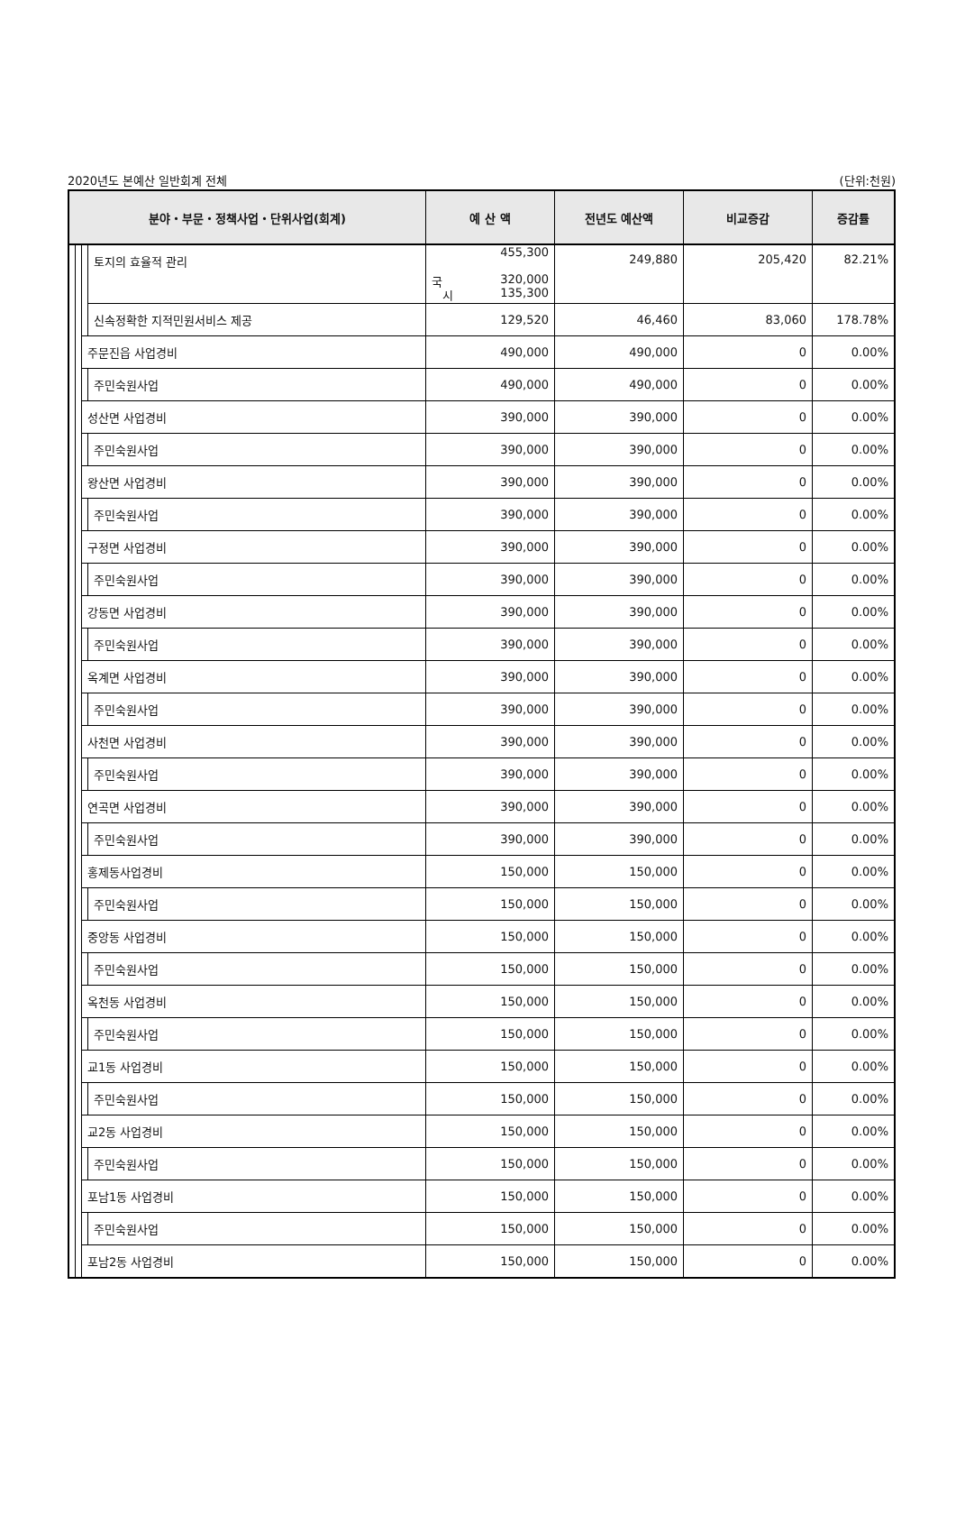2020년도 본예산 일반회계 전체 (단위:천원)
| 분야・부문・정책사업・단위사업(회계) | | | | 예 산 액 | 전년도 예산액 | 비교증감 | 증감률 |
| --- | --- | --- | --- | --- | --- | --- | --- |
| | | | 토지의 효율적 관리 | 455,300 국 320,000 시 135,300 | 249,880 | 205,420 | 82.21% |
| | | | 신속정확한 지적민원서비스 제공 | 129,520 | 46,460 | 83,060 | 178.78% |
| | | 주문진읍 사업경비 | | 490,000 | 490,000 | 0 | 0.00% |
| | | | 주민숙원사업 | 490,000 | 490,000 | 0 | 0.00% |
| | | 성산면 사업경비 | | 390,000 | 390,000 | 0 | 0.00% |
| | | | 주민숙원사업 | 390,000 | 390,000 | 0 | 0.00% |
| | | 왕산면 사업경비 | | 390,000 | 390,000 | 0 | 0.00% |
| | | | 주민숙원사업 | 390,000 | 390,000 | 0 | 0.00% |
| | | 구정면 사업경비 | | 390,000 | 390,000 | 0 | 0.00% |
| | | | 주민숙원사업 | 390,000 | 390,000 | 0 | 0.00% |
| | | 강동면 사업경비 | | 390,000 | 390,000 | 0 | 0.00% |
| | | | 주민숙원사업 | 390,000 | 390,000 | 0 | 0.00% |
| | | 옥계면 사업경비 | | 390,000 | 390,000 | 0 | 0.00% |
| | | | 주민숙원사업 | 390,000 | 390,000 | 0 | 0.00% |
| | | 사천면 사업경비 | | 390,000 | 390,000 | 0 | 0.00% |
| | | | 주민숙원사업 | 390,000 | 390,000 | 0 | 0.00% |
| | | 연곡면 사업경비 | | 390,000 | 390,000 | 0 | 0.00% |
| | | | 주민숙원사업 | 390,000 | 390,000 | 0 | 0.00% |
| | | 홍제동사업경비 | | 150,000 | 150,000 | 0 | 0.00% |
| | | | 주민숙원사업 | 150,000 | 150,000 | 0 | 0.00% |
| | | 중앙동 사업경비 | | 150,000 | 150,000 | 0 | 0.00% |
| | | | 주민숙원사업 | 150,000 | 150,000 | 0 | 0.00% |
| | | 옥천동 사업경비 | | 150,000 | 150,000 | 0 | 0.00% |
| | | | 주민숙원사업 | 150,000 | 150,000 | 0 | 0.00% |
| | | 교1동 사업경비 | | 150,000 | 150,000 | 0 | 0.00% |
| | | | 주민숙원사업 | 150,000 | 150,000 | 0 | 0.00% |
| | | 교2동 사업경비 | | 150,000 | 150,000 | 0 | 0.00% |
| | | | 주민숙원사업 | 150,000 | 150,000 | 0 | 0.00% |
| | | 포남1동 사업경비 | | 150,000 | 150,000 | 0 | 0.00% |
| | | | 주민숙원사업 | 150,000 | 150,000 | 0 | 0.00% |
| | | 포남2동 사업경비 | | 150,000 | 150,000 | 0 | 0.00% |